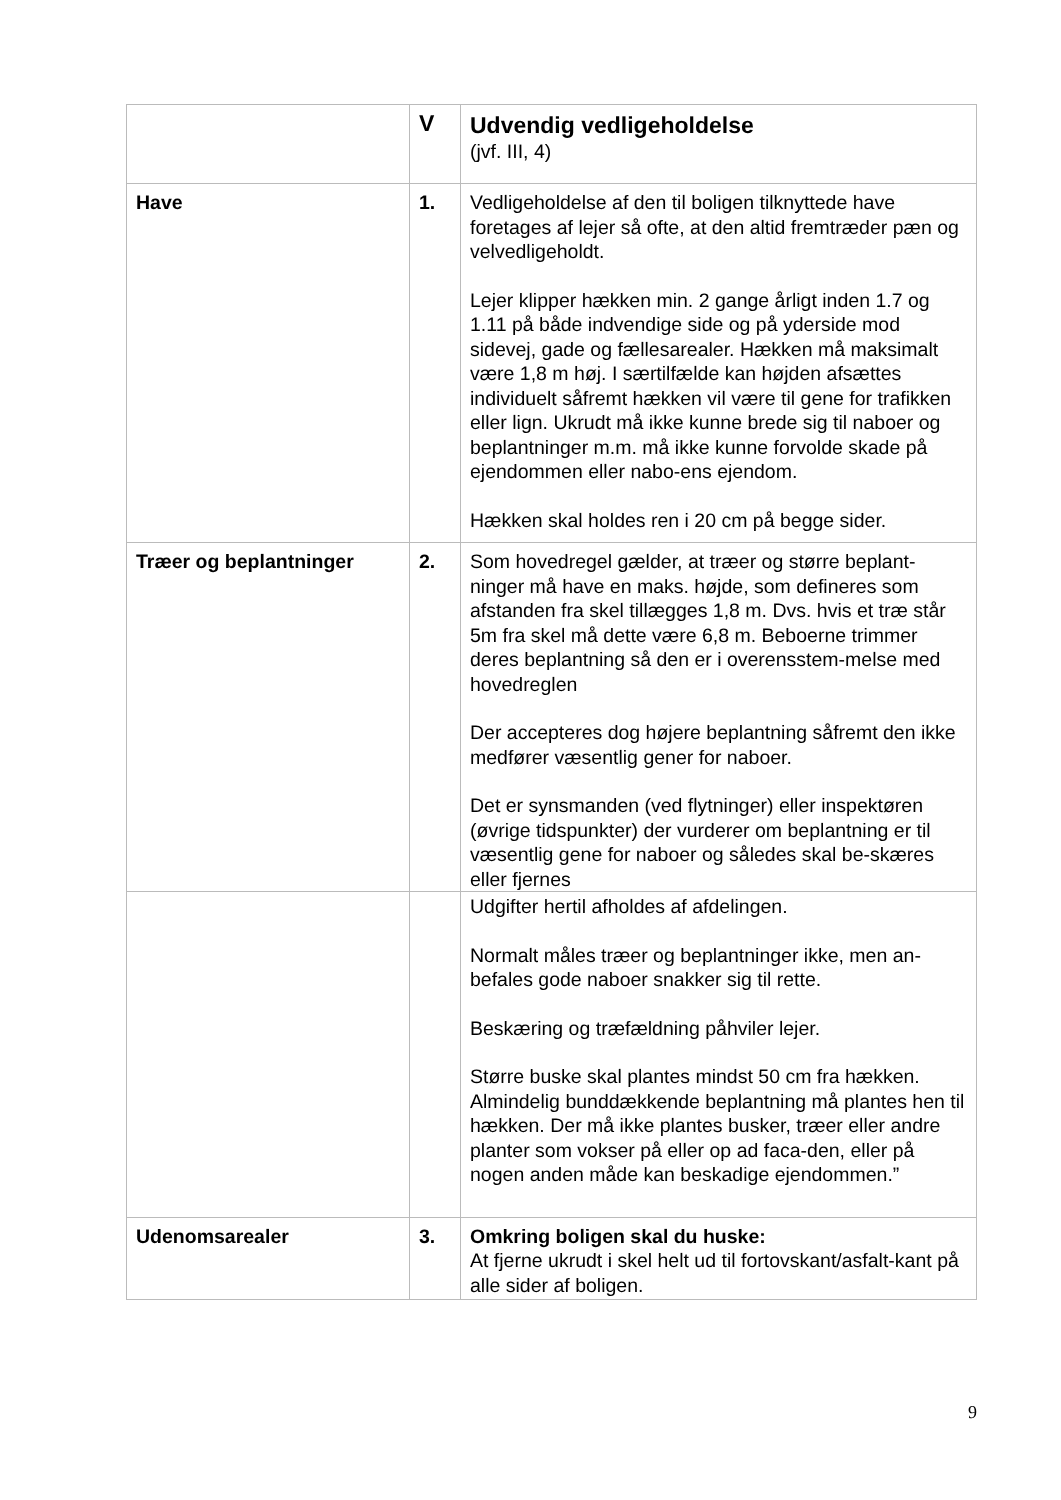| | V | Udvendig vedligeholdelse (jvf. III, 4) |
| Have | 1. | Vedligeholdelse af den til boligen tilknyttede have foretages af lejer så ofte, at den altid fremtræder pæn og velvedligeholdt. Lejer klipper hækken min. 2 gange årligt inden 1.7 og 1.11 på både indvendige side og på yderside mod sidevej, gade og fællesarealer. Hækken må maksimalt være 1,8 m høj. I særtilfælde kan højden afsættes individuelt såfremt hækken vil være til gene for trafikken eller lign. Ukrudt må ikke kunne brede sig til naboer og beplantninger m.m. må ikke kunne forvolde skade på ejendommen eller nabo-ens ejendom. Hækken skal holdes ren i 20 cm på begge sider. |
| Træer og beplantninger | 2. | Som hovedregel gælder, at træer og større beplant-ninger må have en maks. højde, som defineres som afstanden fra skel tillægges 1,8 m. Dvs. hvis et træ står 5m fra skel må dette være 6,8 m. Beboerne trimmer deres beplantning så den er i overensstem-melse med hovedreglen Der accepteres dog højere beplantning såfremt den ikke medfører væsentlig gener for naboer. Det er synsmanden (ved flytninger) eller inspektøren (øvrige tidspunkter) der vurderer om beplantning er til væsentlig gene for naboer og således skal be-skæres eller fjernes |
| | | Udgifter hertil afholdes af afdelingen. Normalt måles træer og beplantninger ikke, men an-befales gode naboer snakker sig til rette. Beskæring og træfældning påhviler lejer. Større buske skal plantes mindst 50 cm fra hækken. Almindelig bunddækkende beplantning må plantes hen til hækken. Der må ikke plantes busker, træer eller andre planter som vokser på eller op ad faca-den, eller på nogen anden måde kan beskadige ejendommen.” |
| Udenomsarealer | 3. | Omkring boligen skal du huske: At fjerne ukrudt i skel helt ud til fortovskant/asfalt-kant på alle sider af boligen. |
9